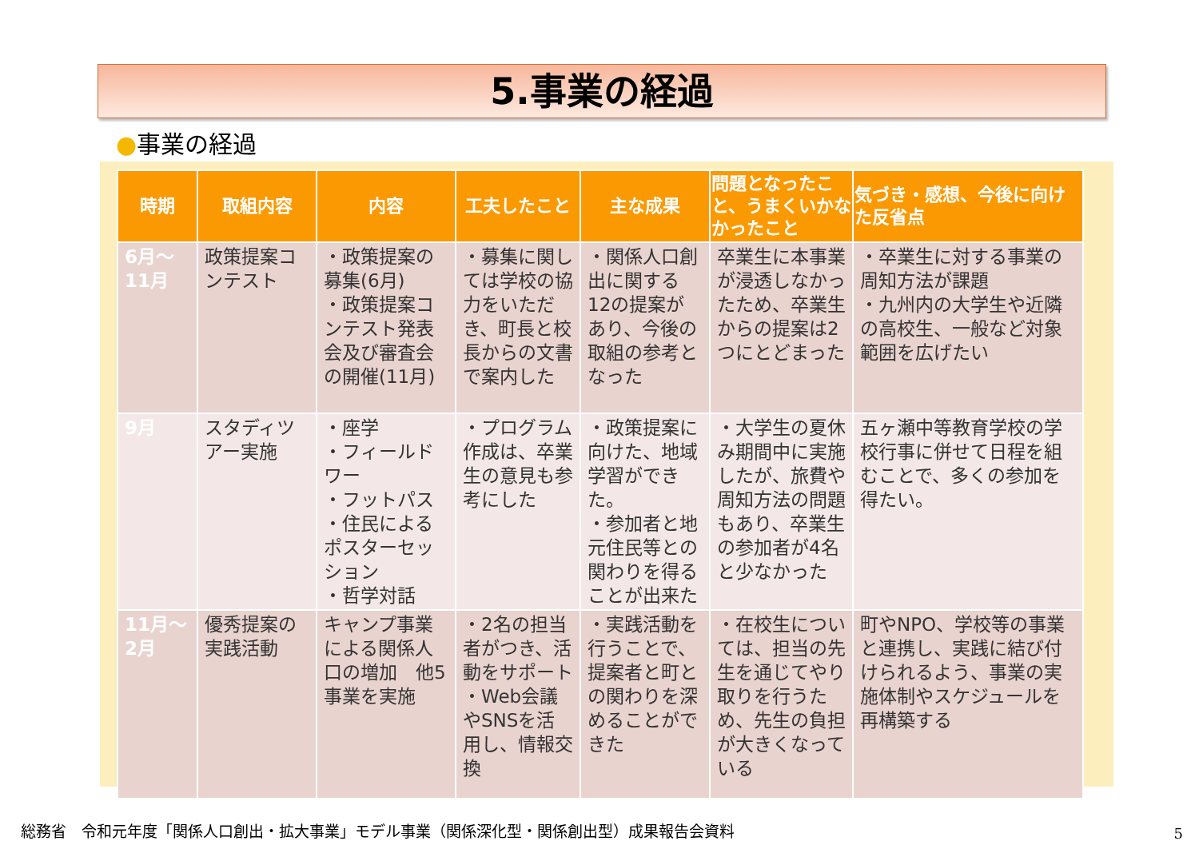5.事業の経過
●事業の経過
| 時期 | 取組内容 | 内容 | 工夫したこと | 主な成果 | 問題となったこと、うまくいかなかったこと | 気づき・感想、今後に向けた反省点 |
| --- | --- | --- | --- | --- | --- | --- |
| 6月～ 11月 | 政策提案コンテスト | ・政策提案の募集(6月) ・政策提案コンテスト発表会及び審査会の開催(11月) | ・募集に関しては学校の協力をいただき、町長と校長からの文書で案内した | ・関係人口創出に関する12の提案があり、今後の取組の参考となった | 卒業生に本事業が浸透しなかったため、卒業生からの提案は2つにとどまった | ・卒業生に対する事業の周知方法が課題 ・九州内の大学生や近隣の高校生、一般など対象範囲を広げたい |
| 9月 | スタディツアー実施 | ・座学 ・フィールドワー ・フットパス ・住民によるポスターセッション ・哲学対話 | ・プログラム作成は、卒業生の意見も参考にした | ・政策提案に向けた、地域学習ができた。 ・参加者と地元住民等との関わりを得ることが出来た | ・大学生の夏休み期間中に実施したが、旅費や周知方法の問題もあり、卒業生の参加者が4名と少なかった | 五ヶ瀬中等教育学校の学校行事に併せて日程を組むことで、多くの参加を得たい。 |
| 11月～ 2月 | 優秀提案の実践活動 | キャンプ事業による関係人口の増加 他5事業を実施 | ・2名の担当者がつき、活動をサポート ・Web会議やSNSを活用し、情報交換 | ・実践活動を行うことで、提案者と町との関わりを深めることができた | ・在校生については、担当の先生を通じてやり取りを行うため、先生の負担が大きくなっている | 町やNPO、学校等の事業と連携し、実践に結び付けられるよう、事業の実施体制やスケジュールを再構築する |
総務省　令和元年度「関係人口創出・拡大事業」モデル事業（関係深化型・関係創出型）成果報告会資料
5